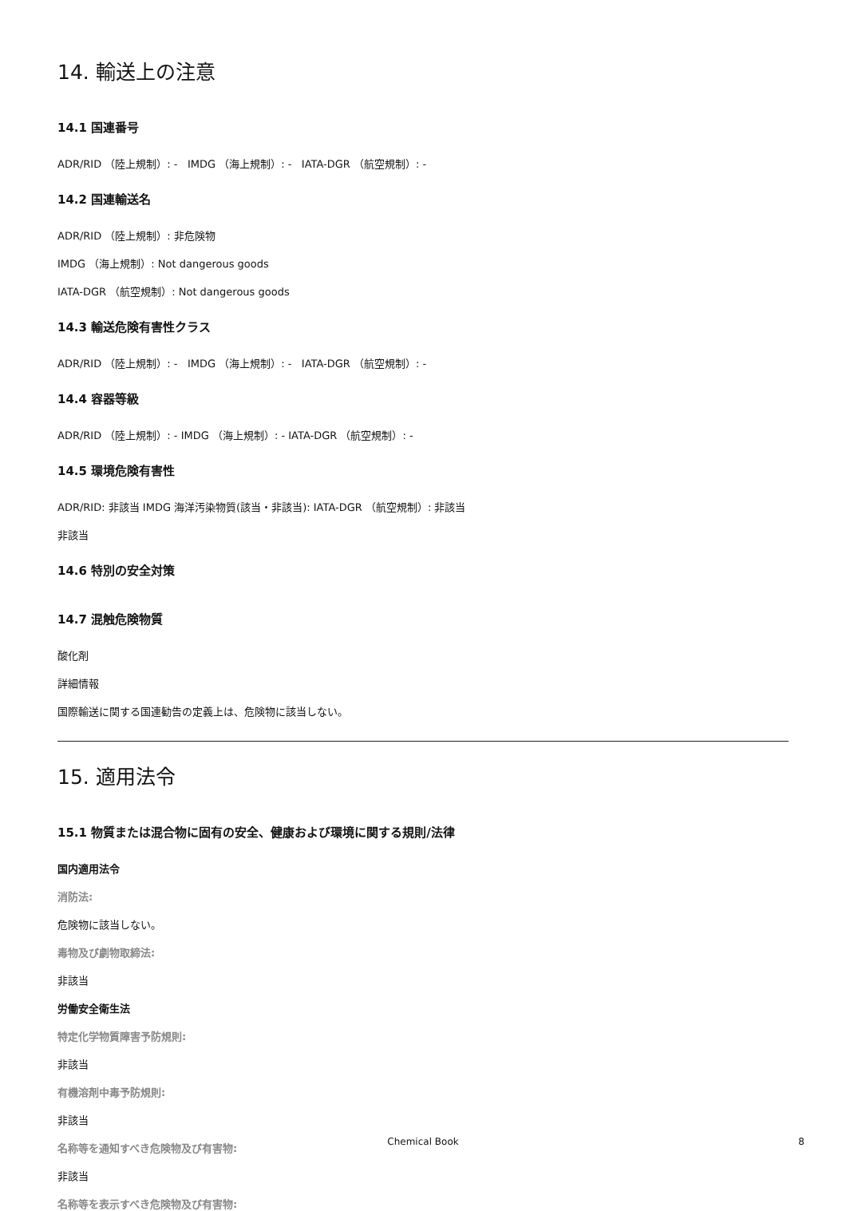14. 輸送上の注意
14.1 国連番号
ADR/RID （陸上規制）: - IMDG （海上規制）: - IATA-DGR （航空規制）: -
14.2 国連輸送名
ADR/RID （陸上規制）: 非危険物
IMDG （海上規制）: Not dangerous goods
IATA-DGR （航空規制）: Not dangerous goods
14.3 輸送危険有害性クラス
ADR/RID （陸上規制）: - IMDG （海上規制）: - IATA-DGR （航空規制）: -
14.4 容器等級
ADR/RID （陸上規制）: - IMDG （海上規制）: - IATA-DGR （航空規制）: -
14.5 環境危険有害性
ADR/RID: 非該当 IMDG 海洋汚染物質(該当・非該当): IATA-DGR （航空規制）: 非該当
非該当
14.6 特別の安全対策
14.7 混触危険物質
酸化剤
詳細情報
国際輸送に関する国連勧告の定義上は、危険物に該当しない。
15. 適用法令
15.1 物質または混合物に固有の安全、健康および環境に関する規則/法律
国内適用法令
消防法:
危険物に該当しない。
毒物及び劇物取締法:
非該当
労働安全衛生法
特定化学物質障害予防規則:
非該当
有機溶剤中毒予防規則:
非該当
名称等を通知すべき危険物及び有害物:
非該当
名称等を表示すべき危険物及び有害物:
Chemical Book 8